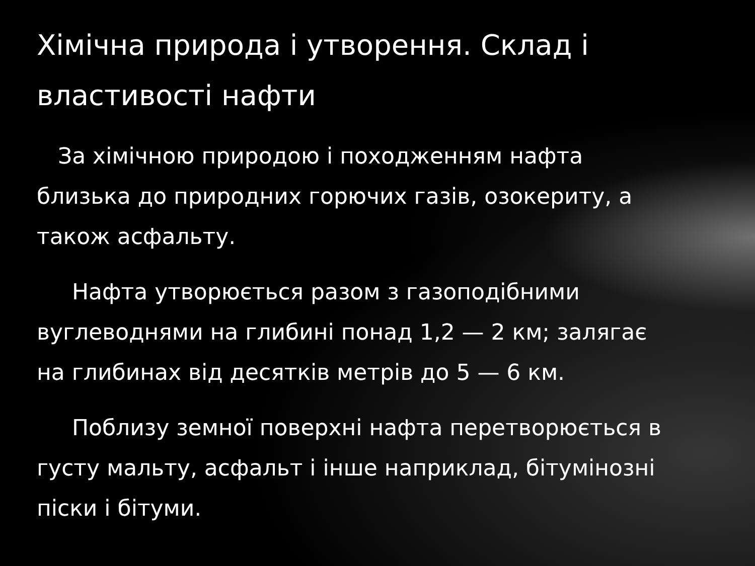Хімічна природа і утворення. Склад і властивості нафти
За хімічною природою і походженням нафта близька до природних горючих газів, озокериту, а також асфальту.
Нафта утворюється разом з газоподібними вуглеводнями на глибині понад 1,2 — 2 км; залягає на глибинах від десятків метрів до 5 — 6 км.
Поблизу земної поверхні нафта перетворюється в густу мальту, асфальт і інше наприклад, бітумінозні піски і бітуми.